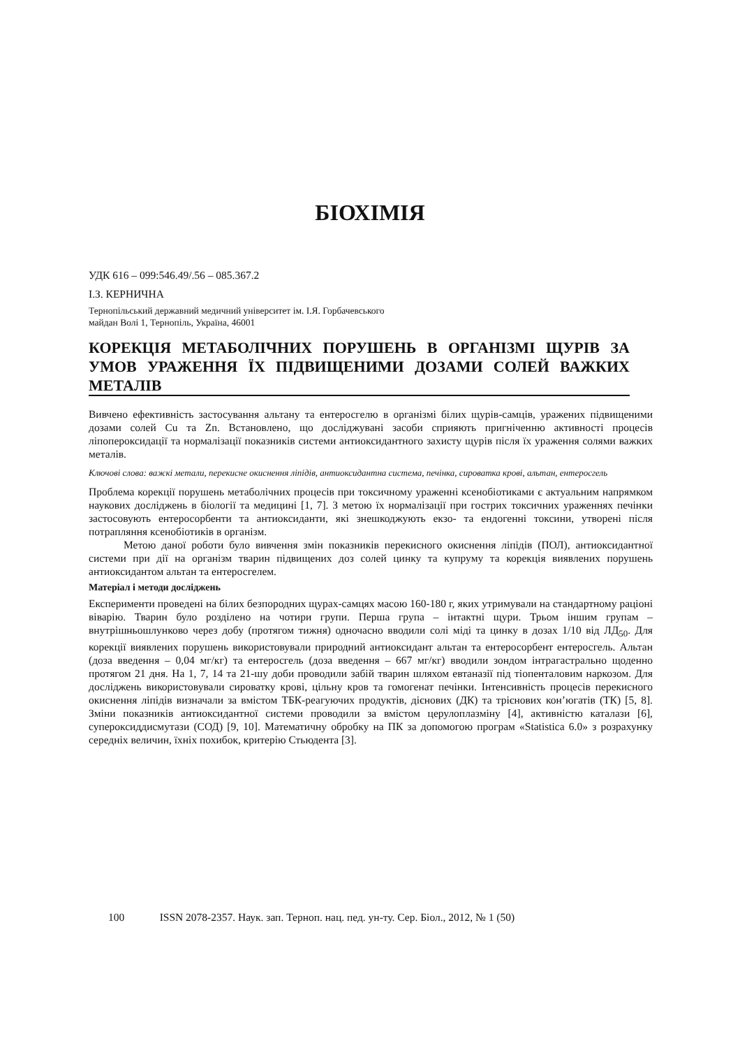БІОХІМІЯ
УДК 616 – 099:546.49/.56 – 085.367.2
І.З. КЕРНИЧНА
Тернопільський державний медичний університет ім. І.Я. Горбачевського
майдан Волі 1, Тернопіль, Україна, 46001
КОРЕКЦІЯ МЕТАБОЛІЧНИХ ПОРУШЕНЬ В ОРГАНІЗМІ ЩУРІВ ЗА УМОВ УРАЖЕННЯ ЇХ ПІДВИЩЕНИМИ ДОЗАМИ СОЛЕЙ ВАЖКИХ МЕТАЛІВ
Вивчено ефективність застосування альтану та ентеросгелю в організмі білих щурів-самців, уражених підвищеними дозами солей Cu та Zn. Встановлено, що досліджувані засоби сприяють пригніченню активності процесів ліпопероксидації та нормалізації показників системи антиоксидантного захисту щурів після їх ураження солями важких металів.
Ключові слова: важкі метали, перекисне окиснення ліпідів, антиоксидантна система, печінка, сироватка крові, альтан, ентеросгель
Проблема корекції порушень метаболічних процесів при токсичному ураженні ксенобіотиками є актуальним напрямком наукових досліджень в біології та медицині [1, 7]. З метою їх нормалізації при гострих токсичних ураженнях печінки застосовують ентеросорбенти та антиоксиданти, які знешкоджують екзо- та ендогенні токсини, утворені після потрапляння ксенобіотиків в організм.
Метою даної роботи було вивчення змін показників перекисного окиснення ліпідів (ПОЛ), антиоксидантної системи при дії на організм тварин підвищених доз солей цинку та купруму та корекція виявлених порушень антиоксидантом альтан та ентеросгелем.
Матеріал і методи досліджень
Експерименти проведені на білих безпородних щурах-самцях масою 160-180 г, яких утримували на стандартному раціоні віварію. Тварин було розділено на чотири групи. Перша група – інтактні щури. Трьом іншим групам – внутрішньошлунково через добу (протягом тижня) одночасно вводили солі міді та цинку в дозах 1/10 від ЛД<sub>50</sub>. Для корекції виявлених порушень використовували природний антиоксидант альтан та ентеросорбент ентеросгель. Альтан (доза введення – 0,04 мг/кг) та ентеросгель (доза введення – 667 мг/кг) вводили зондом інтрагастрально щоденно протягом 21 дня. На 1, 7, 14 та 21-шу доби проводили забій тварин шляхом евтаназії під тіопенталовим наркозом. Для досліджень використовували сироватку крові, цільну кров та гомогенат печінки. Інтенсивність процесів перекисного окиснення ліпідів визначали за вмістом ТБК-реагуючих продуктів, дієнових (ДК) та трієнових кон’югатів (ТК) [5, 8]. Зміни показників антиоксидантної системи проводили за вмістом церулоплазміну [4], активністю каталази [6], супероксиддисмутази (СОД) [9, 10]. Математичну обробку на ПК за допомогою програм «Statistica 6.0» з розрахунку середніх величин, їхніх похибок, критерію Стьюдента [3].
100 ISSN 2078-2357. Наук. зап. Терноп. нац. пед. ун-ту. Сер. Біол., 2012, № 1 (50)